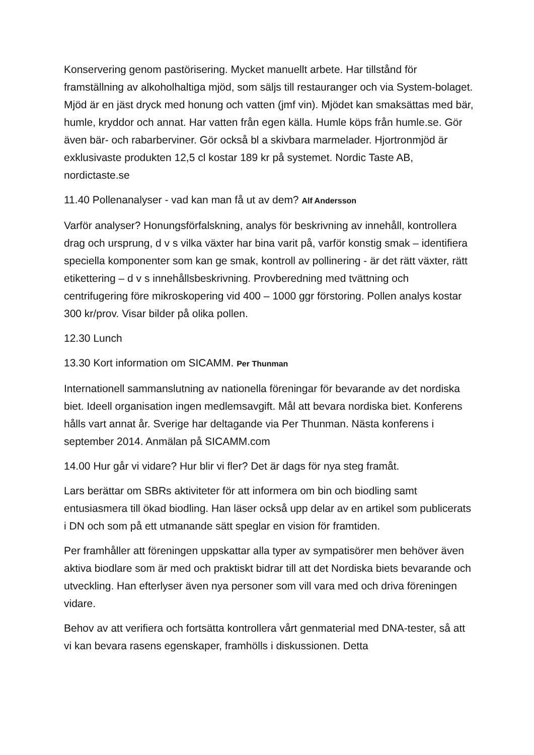Konservering genom pastörisering. Mycket manuellt arbete. Har tillstånd för framställning av alkoholhaltiga mjöd, som säljs till restauranger och via System-bolaget. Mjöd är en jäst dryck med honung och vatten (jmf vin). Mjödet kan smaksättas med bär, humle, kryddor och annat. Har vatten från egen källa. Humle köps från humle.se. Gör även bär- och rabarberviner. Gör också bl a skivbara marmelader. Hjortronmjöd är exklusivaste produkten 12,5 cl kostar 189 kr på systemet. Nordic Taste AB, nordictaste.se
11.40 Pollenanalyser - vad kan man få ut av dem? Alf Andersson
Varför analyser? Honungsförfalskning, analys för beskrivning av innehåll, kontrollera drag och ursprung, d v s vilka växter har bina varit på, varför konstig smak – identifiera speciella komponenter som kan ge smak, kontroll av pollinering - är det rätt växter, rätt etikettering – d v s innehållsbeskrivning. Provberedning med tvättning och centrifugering före mikroskopering vid 400 – 1000 ggr förstoring. Pollen analys kostar 300 kr/prov. Visar bilder på olika pollen.
12.30 Lunch
13.30 Kort information om SICAMM. Per Thunman
Internationell sammanslutning av nationella föreningar för bevarande av det nordiska biet. Ideell organisation ingen medlemsavgift. Mål att bevara nordiska biet. Konferens hålls vart annat år. Sverige har deltagande via Per Thunman. Nästa konferens i september 2014. Anmälan på SICAMM.com
14.00 Hur går vi vidare? Hur blir vi fler? Det är dags för nya steg framåt.
Lars berättar om SBRs aktiviteter för att informera om bin och biodling samt entusiasmera till ökad biodling. Han läser också upp delar av en artikel som publicerats i DN och som på ett utmanande sätt speglar en vision för framtiden.
Per framhåller att föreningen uppskattar alla typer av sympatisörer men behöver även aktiva biodlare som är med och praktiskt bidrar till att det Nordiska biets bevarande och utveckling. Han efterlyser även nya personer som vill vara med och driva föreningen vidare.
Behov av att verifiera och fortsätta kontrollera vårt genmaterial med DNA-tester, så att vi kan bevara rasens egenskaper, framhölls i diskussionen. Detta